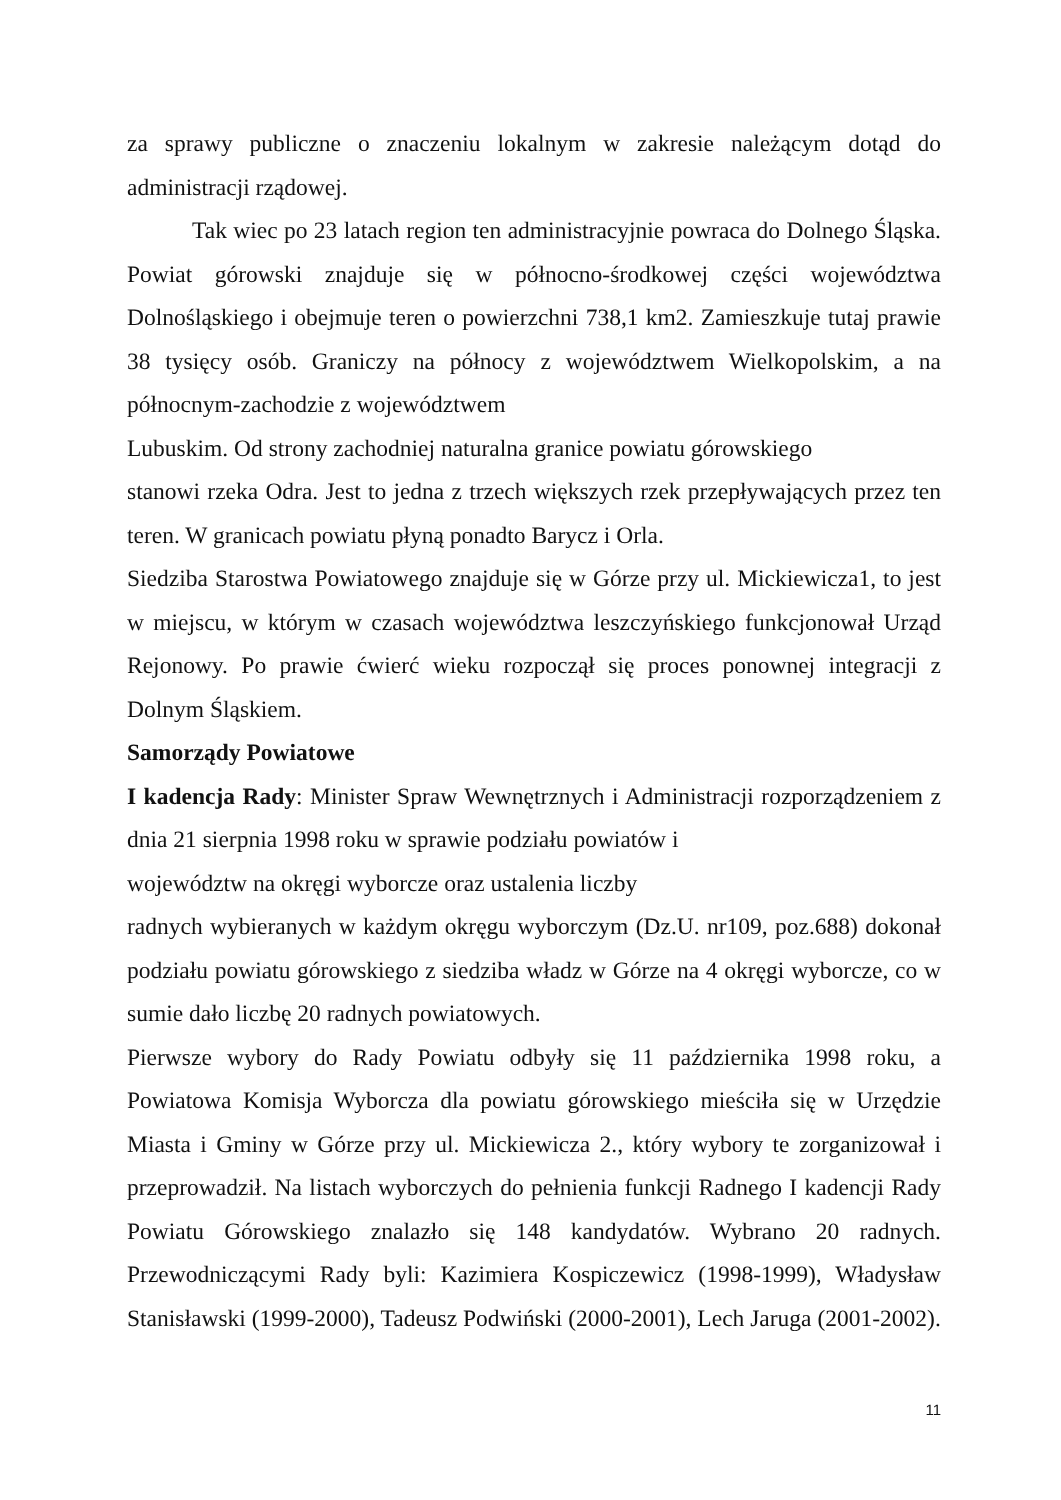za sprawy publiczne o znaczeniu lokalnym w zakresie należącym dotąd do administracji rządowej.
Tak wiec po 23 latach region ten administracyjnie powraca do Dolnego Śląska. Powiat górowski znajduje się w północno-środkowej części województwa Dolnośląskiego i obejmuje teren o powierzchni 738,1 km2. Zamieszkuje tutaj prawie 38 tysięcy osób. Graniczy na północy z województwem Wielkopolskim, a na północnym-zachodzie z województwem
Lubuskim. Od strony zachodniej naturalna granice powiatu górowskiego
stanowi rzeka Odra. Jest to jedna z trzech większych rzek przepływających przez ten teren. W granicach powiatu płyną ponadto Barycz i Orla.
Siedziba Starostwa Powiatowego znajduje się w Górze przy ul. Mickiewicza1, to jest w miejscu, w którym w czasach województwa leszczyńskiego funkcjonował Urząd Rejonowy. Po prawie ćwierć wieku rozpoczął się proces ponownej integracji z Dolnym Śląskiem.
Samorządy Powiatowe
I kadencja Rady: Minister Spraw Wewnętrznych i Administracji rozporządzeniem z dnia 21 sierpnia 1998 roku w sprawie podziału powiatów i
województw na okręgi wyborcze oraz ustalenia liczby
radnych wybieranych w każdym okręgu wyborczym (Dz.U. nr109, poz.688) dokonał podziału powiatu górowskiego z siedziba władz w Górze na 4 okręgi wyborcze, co w sumie dało liczbę 20 radnych powiatowych.
Pierwsze wybory do Rady Powiatu odbyły się 11 października 1998 roku, a Powiatowa Komisja Wyborcza dla powiatu górowskiego mieściła się w Urzędzie Miasta i Gminy w Górze przy ul. Mickiewicza 2., który wybory te zorganizował i przeprowadził. Na listach wyborczych do pełnienia funkcji Radnego I kadencji Rady Powiatu Górowskiego znalazło się 148 kandydatów. Wybrano 20 radnych. Przewodniczącymi Rady byli: Kazimiera Kospiczewicz (1998-1999), Władysław Stanisławski (1999-2000), Tadeusz Podwiński (2000-2001), Lech Jaruga (2001-2002).
11